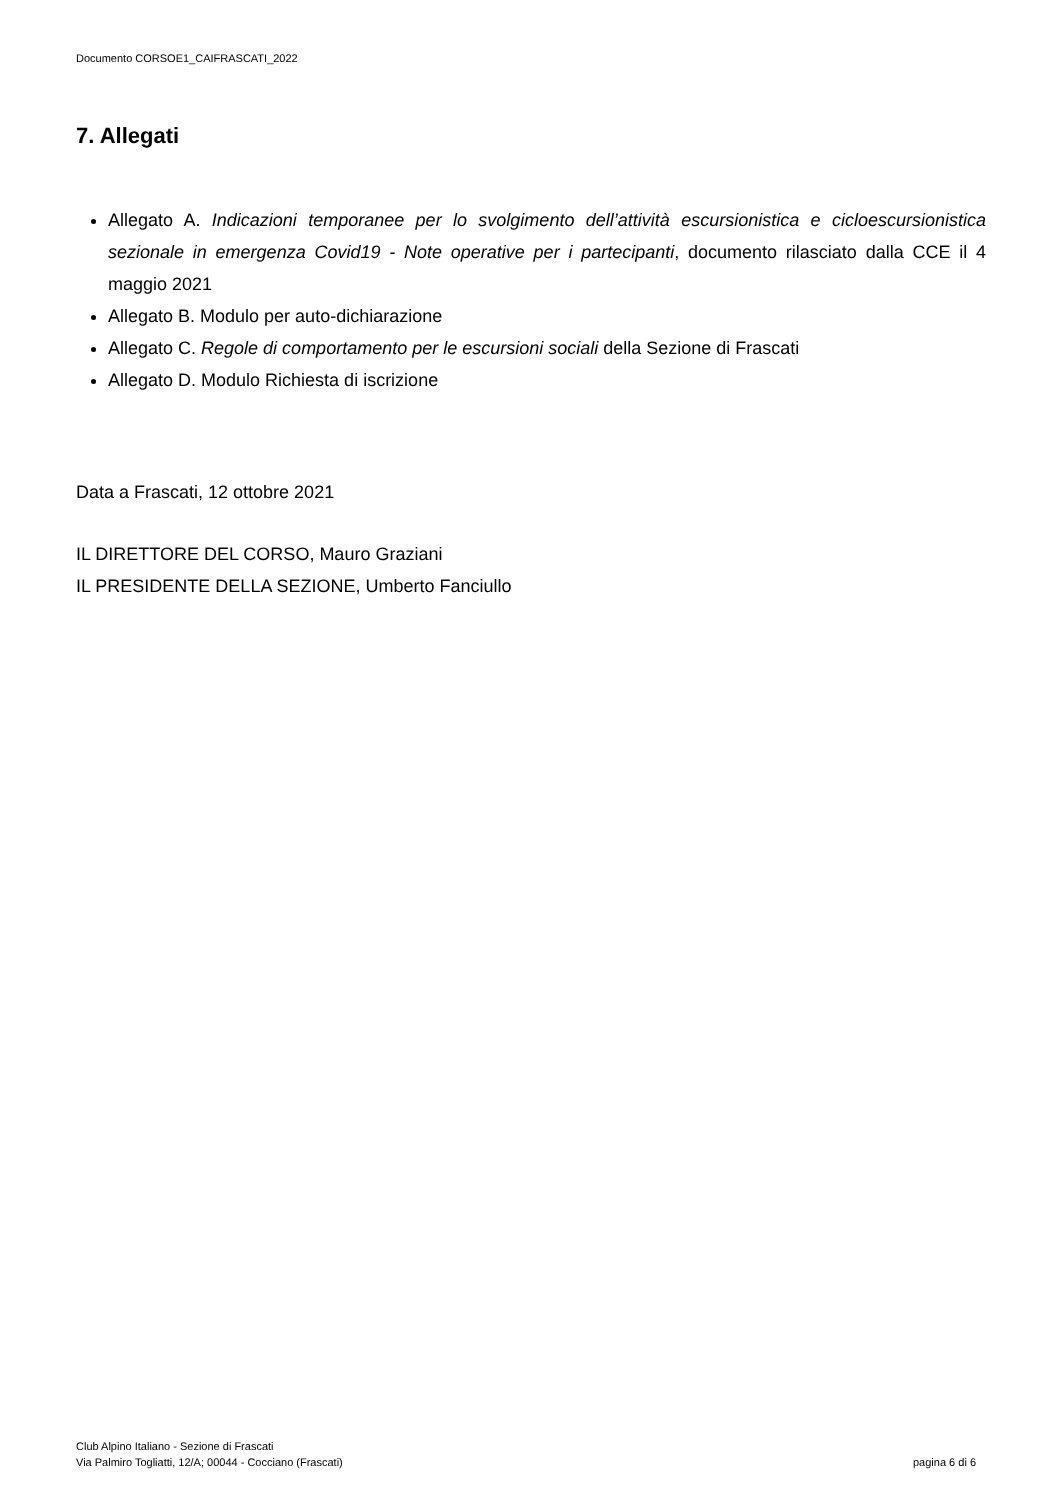Documento CORSOE1_CAIFRASCATI_2022
7. Allegati
Allegato A. Indicazioni temporanee per lo svolgimento dell’attività escursionistica e cicloescursionistica sezionale in emergenza Covid19 - Note operative per i partecipanti, documento rilasciato dalla CCE il 4 maggio 2021
Allegato B. Modulo per auto-dichiarazione
Allegato C. Regole di comportamento per le escursioni sociali della Sezione di Frascati
Allegato D. Modulo Richiesta di iscrizione
Data a Frascati, 12 ottobre 2021
IL DIRETTORE DEL CORSO, Mauro Graziani
IL PRESIDENTE DELLA SEZIONE, Umberto Fanciullo
Club Alpino Italiano - Sezione di Frascati
Via Palmiro Togliatti, 12/A; 00044 - Cocciano (Frascati) pagina 6 di 6